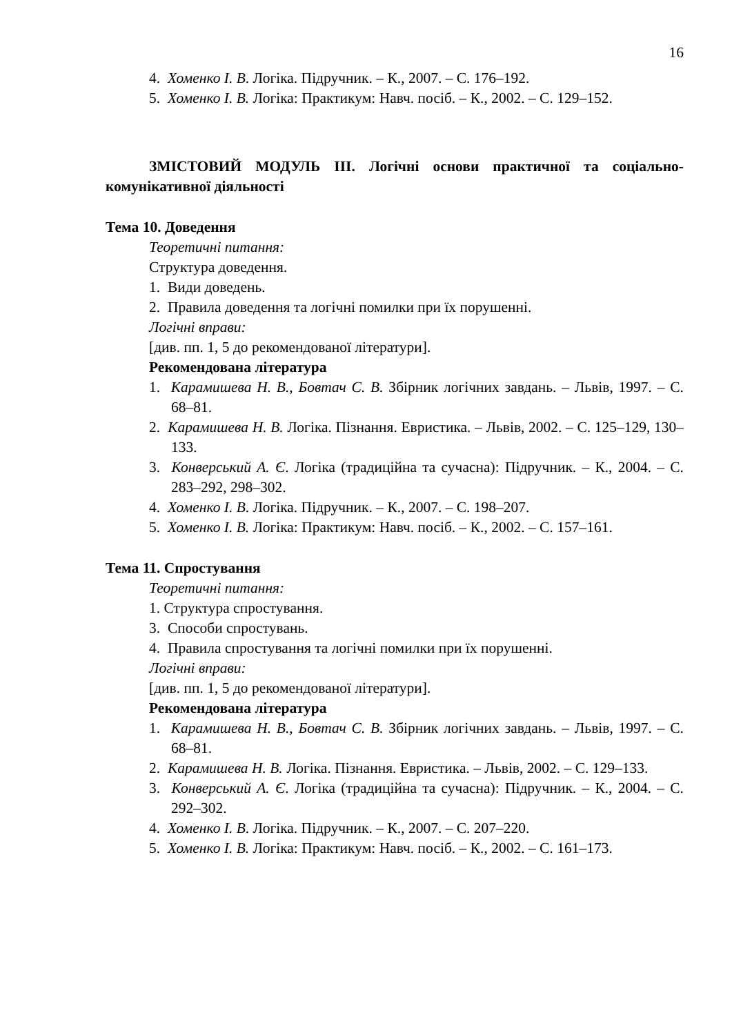16
4. Хоменко І. В. Логіка. Підручник. – К., 2007. – С. 176–192.
5. Хоменко І. В. Логіка: Практикум: Навч. посіб. – К., 2002. – С. 129–152.
ЗМІСТОВИЙ МОДУЛЬ ІІІ. Логічні основи практичної та соціально-комунікативної діяльності
Тема 10. Доведення
Теоретичні питання:
Структура доведення.
1. Види доведень.
2. Правила доведення та логічні помилки при їх порушенні.
Логічні вправи:
[див. пп. 1, 5 до рекомендованої літератури].
Рекомендована література
1. Карамишева Н. В., Бовтач С. В. Збірник логічних завдань. – Львів, 1997. – С. 68–81.
2. Карамишева Н. В. Логіка. Пізнання. Евристика. – Львів, 2002. – С. 125–129, 130–133.
3. Конверський А. Є. Логіка (традиційна та сучасна): Підручник. – К., 2004. – С. 283–292, 298–302.
4. Хоменко І. В. Логіка. Підручник. – К., 2007. – С. 198–207.
5. Хоменко І. В. Логіка: Практикум: Навч. посіб. – К., 2002. – С. 157–161.
Тема 11. Спростування
Теоретичні питання:
1. Структура спростування.
3. Способи спростувань.
4. Правила спростування та логічні помилки при їх порушенні.
Логічні вправи:
[див. пп. 1, 5 до рекомендованої літератури].
Рекомендована література
1. Карамишева Н. В., Бовтач С. В. Збірник логічних завдань. – Львів, 1997. – С. 68–81.
2. Карамишева Н. В. Логіка. Пізнання. Евристика. – Львів, 2002. – С. 129–133.
3. Конверський А. Є. Логіка (традиційна та сучасна): Підручник. – К., 2004. – С. 292–302.
4. Хоменко І. В. Логіка. Підручник. – К., 2007. – С. 207–220.
5. Хоменко І. В. Логіка: Практикум: Навч. посіб. – К., 2002. – С. 161–173.